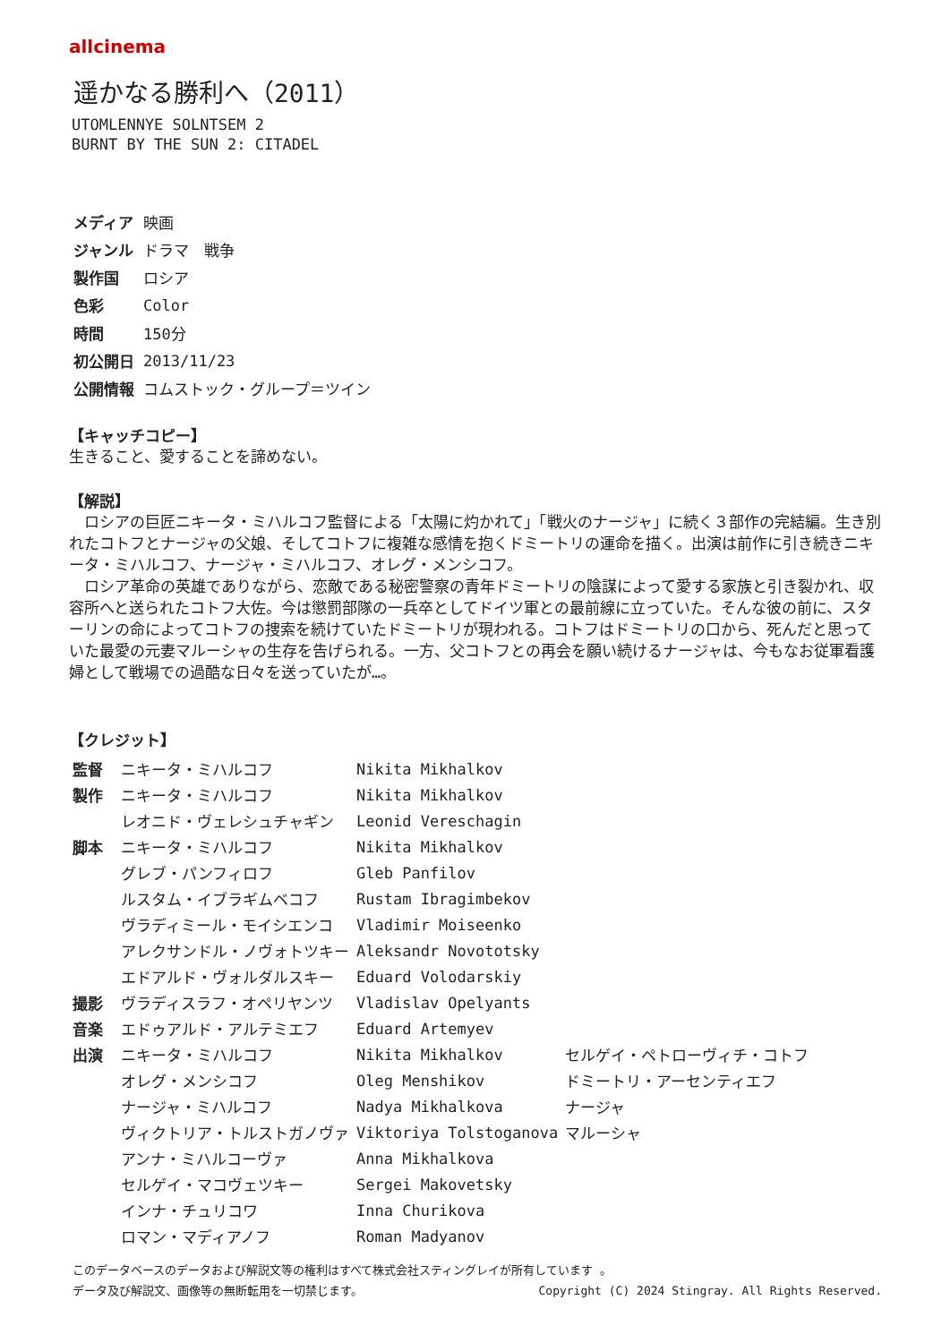allcinema
遥かなる勝利へ（2011）
UTOMLENNYE SOLNTSEM 2
BURNT BY THE SUN 2: CITADEL
| メディア | 映画 |
| ジャンル | ドラマ 戦争 |
| 製作国 | ロシア |
| 色彩 | Color |
| 時間 | 150分 |
| 初公開日 | 2013/11/23 |
| 公開情報 | コムストック・グループ＝ツイン |
【キャッチコピー】
生きること、愛することを諦めない。
【解説】
　ロシアの巨匠ニキータ・ミハルコフ監督による「太陽に灼かれて」「戦火のナージャ」に続く３部作の完結編。生き別れたコトフとナージャの父娘、そしてコトフに複雑な感情を抱くドミートリの運命を描く。出演は前作に引き続きニキータ・ミハルコフ、ナージャ・ミハルコフ、オレグ・メンシコフ。
　ロシア革命の英雄でありながら、恋敵である秘密警察の青年ドミートリの陰謀によって愛する家族と引き裂かれ、収容所へと送られたコトフ大佐。今は懲罰部隊の一兵卒としてドイツ軍との最前線に立っていた。そんな彼の前に、スターリンの命によってコトフの捜索を続けていたドミートリが現われる。コトフはドミートリの口から、死んだと思っていた最愛の元妻マルーシャの生存を告げられる。一方、父コトフとの再会を願い続けるナージャは、今もなお従軍看護婦として戦場での過酷な日々を送っていたが…。
【クレジット】
| 監督 | ニキータ・ミハルコフ | Nikita Mikhalkov | |
| 製作 | ニキータ・ミハルコフ | Nikita Mikhalkov | |
| | レオニド・ヴェレシュチャギン | Leonid Vereschagin | |
| 脚本 | ニキータ・ミハルコフ | Nikita Mikhalkov | |
| | グレブ・パンフィロフ | Gleb Panfilov | |
| | ルスタム・イブラギムベコフ | Rustam Ibragimbekov | |
| | ヴラディミール・モイシエンコ | Vladimir Moiseenko | |
| | アレクサンドル・ノヴォトツキー | Aleksandr Novototsky | |
| | エドアルド・ヴォルダルスキー | Eduard Volodarskiy | |
| 撮影 | ヴラディスラフ・オペリヤンツ | Vladislav Opelyants | |
| 音楽 | エドゥアルド・アルテミエフ | Eduard Artemyev | |
| 出演 | ニキータ・ミハルコフ | Nikita Mikhalkov | セルゲイ・ペトローヴィチ・コトフ |
| | オレグ・メンシコフ | Oleg Menshikov | ドミートリ・アーセンティエフ |
| | ナージャ・ミハルコフ | Nadya Mikhalkova | ナージャ |
| | ヴィクトリア・トルストガノヴァ | Viktoriya Tolstoganova | マルーシャ |
| | アンナ・ミハルコーヴァ | Anna Mikhalkova | |
| | セルゲイ・マコヴェツキー | Sergei Makovetsky | |
| | インナ・チュリコワ | Inna Churikova | |
| | ロマン・マディアノフ | Roman Madyanov | |
このデータベースのデータおよび解説文等の権利はすべて株式会社スティングレイが所有しています 。
データ及び解説文、画像等の無断転用を一切禁じます。 Copyright (C) 2024 Stingray. All Rights Reserved.